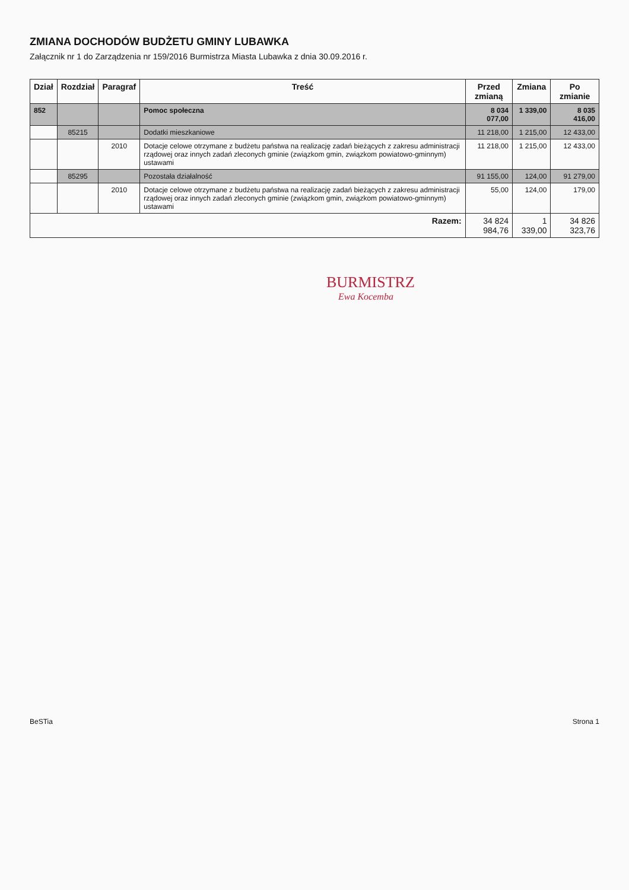ZMIANA DOCHODÓW BUDŻETU GMINY LUBAWKA
Załącznik nr 1 do Zarządzenia nr 159/2016 Burmistrza Miasta Lubawka z dnia 30.09.2016 r.
| Dział | Rozdział | Paragraf | Treść | Przed zmianą | Zmiana | Po zmianie |
| --- | --- | --- | --- | --- | --- | --- |
| 852 | | | Pomoc społeczna | 8 034 077,00 | 1 339,00 | 8 035 416,00 |
| | 85215 | | Dodatki mieszkaniowe | 11 218,00 | 1 215,00 | 12 433,00 |
| | | 2010 | Dotacje celowe otrzymane z budżetu państwa na realizację zadań bieżących z zakresu administracji rządowej oraz innych zadań zleconych gminie (związkom gmin, związkom powiatowo-gminnym) ustawami | 11 218,00 | 1 215,00 | 12 433,00 |
| | 85295 | | Pozostała działalność | 91 155,00 | 124,00 | 91 279,00 |
| | | 2010 | Dotacje celowe otrzymane z budżetu państwa na realizację zadań bieżących z zakresu administracji rządowej oraz innych zadań zleconych gminie (związkom gmin, związkom powiatowo-gminnym) ustawami | 55,00 | 124,00 | 179,00 |
| Razem: | | | | 34 824 984,76 | 1 339,00 | 34 826 323,76 |
BURMISTRZ
Ewa Kocemba
BeSTia Strona 1